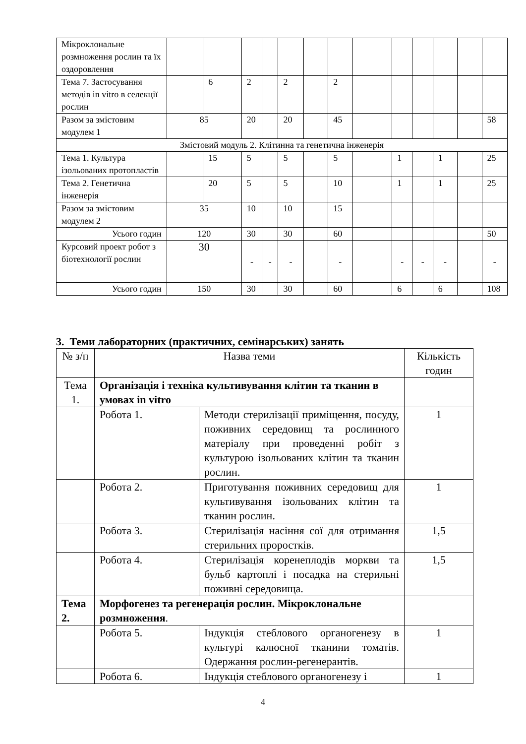| Мікроклональне розмноження рослин та їх оздоровлення | | | | | | | | | | | | | |
| Тема 7. Застосування методів in vitro в селекції рослин | | 6 | 2 | | 2 | | 2 | | | | | | |
| Разом за змістовим модулем 1 | 85 | | 20 | | 20 | | 45 | | | | | | 58 |
| Змістовий модуль 2. Клітинна та генетична інженерія | | | | | | | | | | | | | |
| Тема 1. Культура ізольованих протопластів | | 15 | 5 | | 5 | | 5 | | 1 | | 1 | | 25 |
| Тема 2. Генетична інженерія | | 20 | 5 | | 5 | | 10 | | 1 | | 1 | | 25 |
| Разом за змістовим модулем 2 | 35 | | 10 | | 10 | | 15 | | | | | | |
| Усього годин | 120 | | 30 | | 30 | | 60 | | | | | | 50 |
| Курсовий проект робот з біотехнології рослин | 30 | | - | - | - | | - | | - | - | - | | - |
| Усього годин | 150 | | 30 | | 30 | | 60 | | 6 | | 6 | | 108 |
3. Теми лабораторних (практичних, семінарських) занять
| № з/п | Назва теми | | Кількість годин |
| Тема 1. | Організація і техніка культивування клітин та тканин в умовах in vitro | | |
| | Робота 1. | Методи стерилізації приміщення, посуду, поживних середовищ та рослинного матеріалу при проведенні робіт з культурою ізольованих клітин та тканин рослин. | 1 |
| | Робота 2. | Приготування поживних середовищ для культивування ізольованих клітин та тканин рослин. | 1 |
| | Робота 3. | Стерилізація насіння сої для отримання стерильних проростків. | 1,5 |
| | Робота 4. | Стерилізація коренеплодів моркви та бульб картоплі і посадка на стерильні поживні середовища. | 1,5 |
| Тема 2. | Морфогенез та регенерація рослин. Мікроклональне розмноження . | | |
| | Робота 5. | Індукція стеблового органогенезу в культурі калюсної тканини томатів. Одержання рослин-регенерантів. | 1 |
| | Робота 6. | Індукція стеблового органогенезу і | 1 |
4